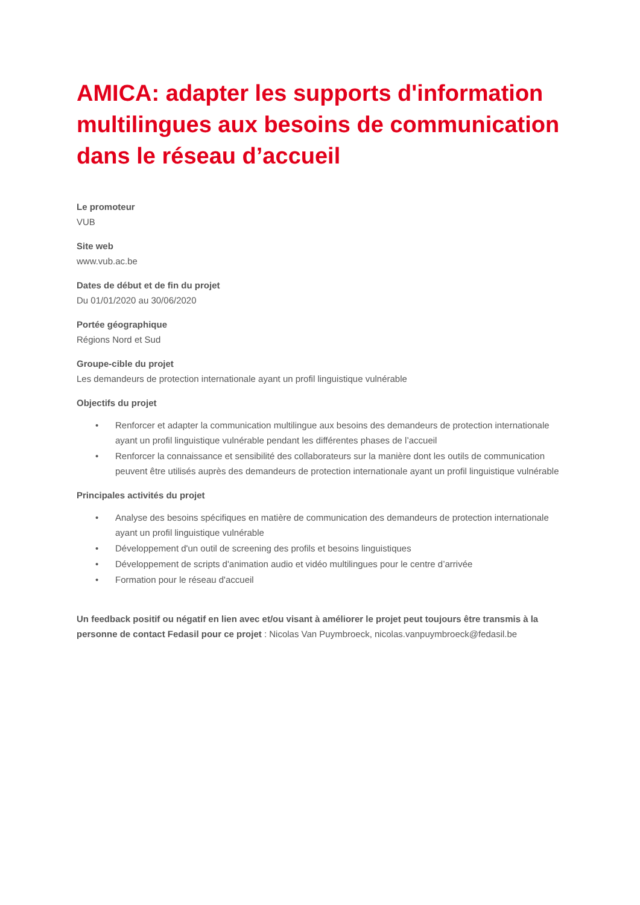AMICA: adapter les supports d'information multilingues aux besoins de communication dans le réseau d’accueil
Le promoteur
VUB
Site web
www.vub.ac.be
Dates de début et de fin du projet
Du 01/01/2020 au 30/06/2020
Portée géographique
Régions Nord et Sud
Groupe-cible du projet
Les demandeurs de protection internationale ayant un profil linguistique vulnérable
Objectifs du projet
• Renforcer et adapter la communication multilingue aux besoins des demandeurs de protection internationale ayant un profil linguistique vulnérable pendant les différentes phases de l’accueil
• Renforcer la connaissance et sensibilité des collaborateurs sur la manière dont les outils de communication peuvent être utilisés auprès des demandeurs de protection internationale ayant un profil linguistique vulnérable
Principales activités du projet
• Analyse des besoins spécifiques en matière de communication des demandeurs de protection internationale ayant un profil linguistique vulnérable
• Développement d'un outil de screening des profils et besoins linguistiques
• Développement de scripts d'animation audio et vidéo multilingues pour le centre d’arrivée
• Formation pour le réseau d'accueil
Un feedback positif ou négatif en lien avec et/ou visant à améliorer le projet peut toujours être transmis à la personne de contact Fedasil pour ce projet : Nicolas Van Puymbroeck, nicolas.vanpuymbroeck@fedasil.be